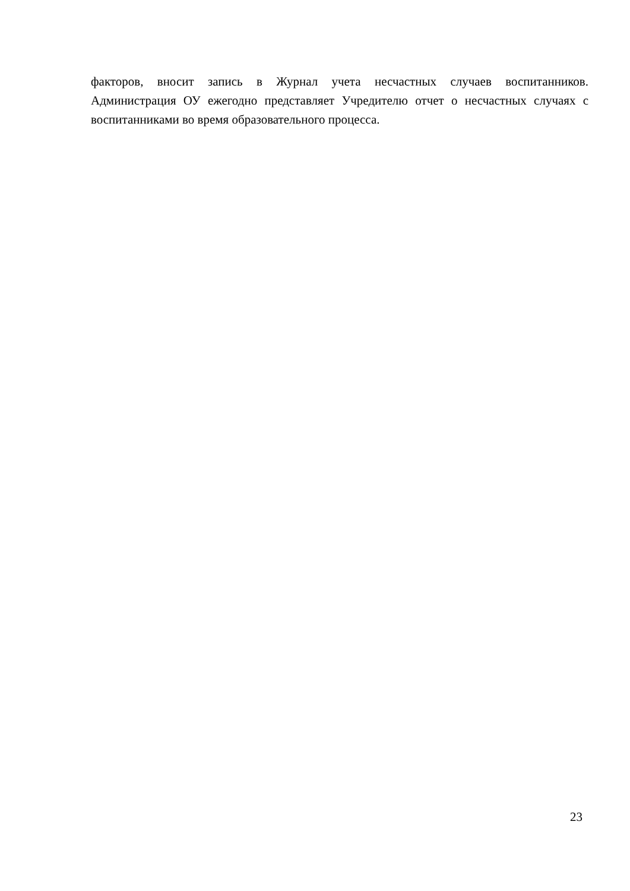факторов, вносит запись в Журнал учета несчастных случаев воспитанников. Администрация ОУ ежегодно представляет Учредителю отчет о несчастных случаях с воспитанниками во время образовательного процесса.
23